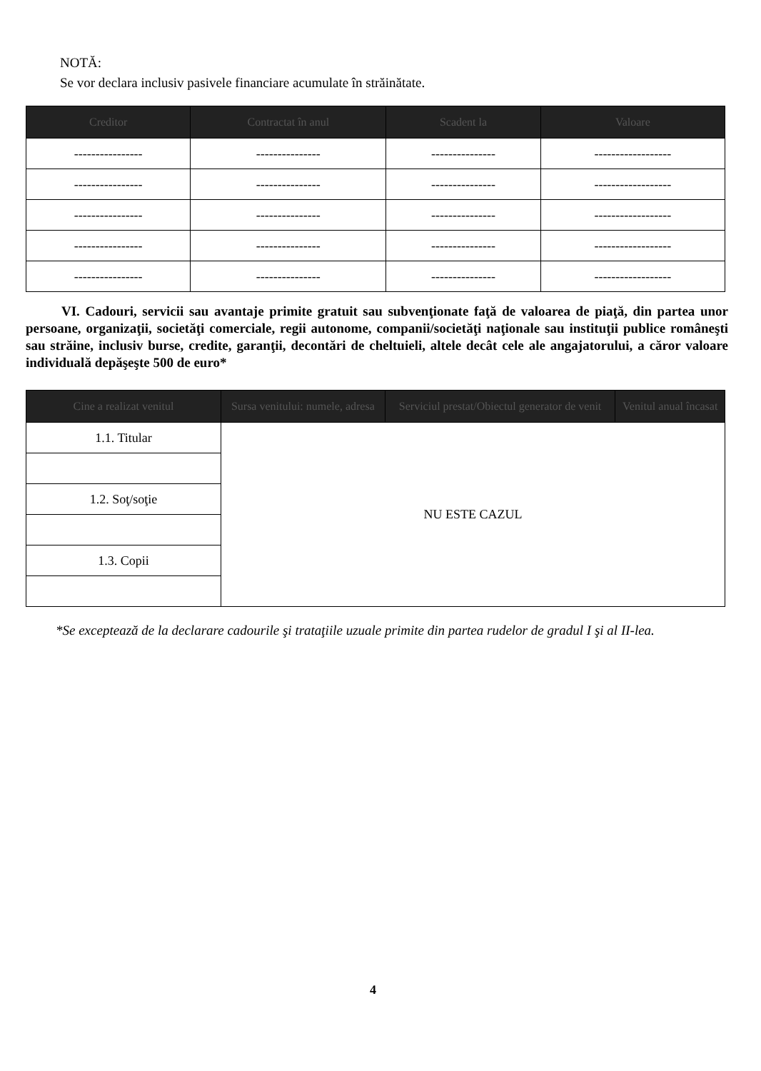NOTĂ:
Se vor declara inclusiv pasivele financiare acumulate în străinătate.
| Creditor | Contractat în anul | Scadent la | Valoare |
| --- | --- | --- | --- |
| ---------------- | --------------- | --------------- | ------------------ |
| ---------------- | --------------- | --------------- | ------------------ |
| ---------------- | --------------- | --------------- | ------------------ |
| ---------------- | --------------- | --------------- | ------------------ |
| ---------------- | --------------- | --------------- | ------------------ |
VI. Cadouri, servicii sau avantaje primite gratuit sau subvenţionate faţă de valoarea de piaţă, din partea unor persoane, organizaţii, societăţi comerciale, regii autonome, companii/societăţi naţionale sau instituţii publice româneşti sau străine, inclusiv burse, credite, garanţii, decontări de cheltuieli, altele decât cele ale angajatorului, a căror valoare individuală depăşeşte 500 de euro*
| Cine a realizat venitul | Sursa venitului: numele, adresa | Serviciul prestat/Obiectul generator de venit | Venitul anual încasat |
| --- | --- | --- | --- |
| 1.1. Titular | NU ESTE CAZUL | | |
| 1.2. Soţ/soţie | | | |
| 1.3. Copii | | | |
*Se exceptează de la declarare cadourile şi trataţiile uzuale primite din partea rudelor de gradul I şi al II-lea.
4